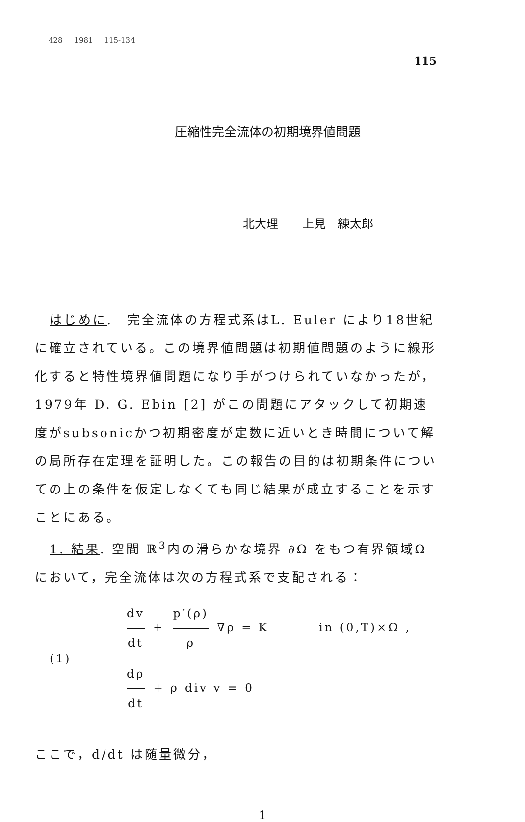428 1981 115-134
115
圧縮性完全流体の初期境界値問題
北大理　　上見　練太郎
はじめに.　完全流体の方程式系はL. Euler により18世紀に確立されている。この境界値問題は初期値問題のように線形化すると特性境界値問題になり手がつけられていなかったが，1979年 D. G. Ebin [2] がこの問題にアタックして初期速度がsubsonicかつ初期密度が定数に近いとき時間について解の局所存在定理を証明した。この報告の目的は初期条件についての上の条件を仮定しなくても同じ結果が成立することを示すことにある。
1. 結果. 空間 ℝ<sup>3</sup>内の滑らかな境界 ∂Ω をもつ有界領域Ω において，完全流体は次の方程式系で支配される：
(1)
dv dt + p′(ρ) ρ ∇ρ = K in (0,T)×Ω ,
dρ dt + ρ div v = 0
ここで，d/dt は随量微分，
1